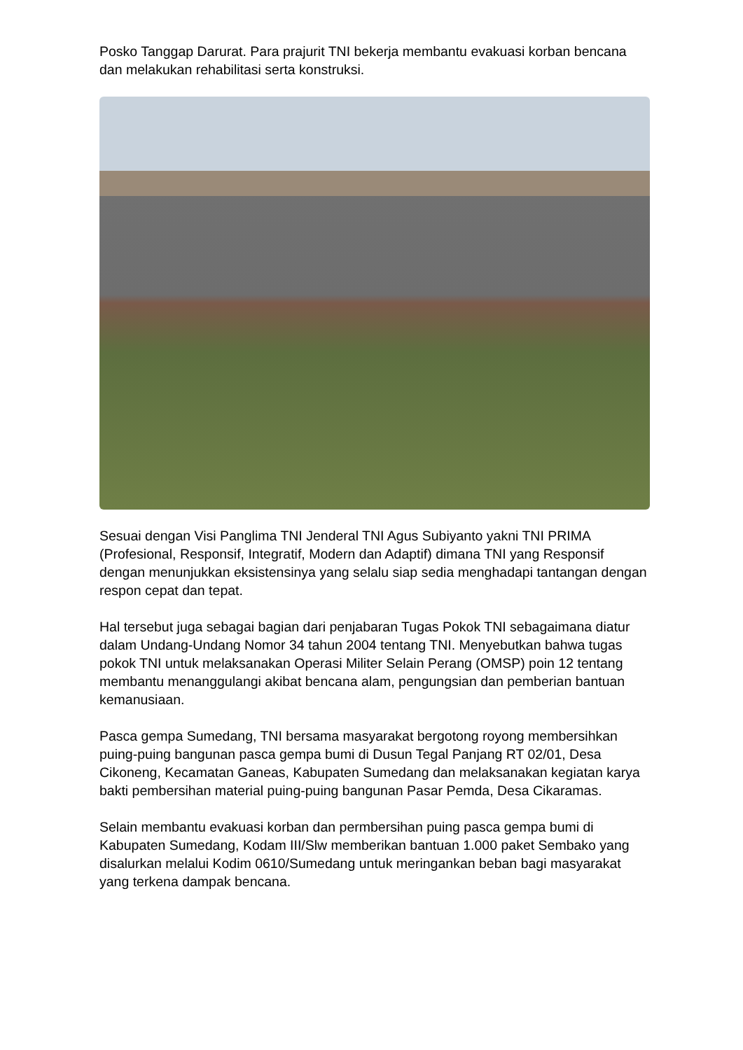Posko Tanggap Darurat. Para prajurit TNI bekerja membantu evakuasi korban bencana dan melakukan rehabilitasi serta konstruksi.
Sesuai dengan Visi Panglima TNI Jenderal TNI Agus Subiyanto yakni TNI PRIMA (Profesional, Responsif, Integratif, Modern dan Adaptif) dimana TNI yang Responsif dengan menunjukkan eksistensinya yang selalu siap sedia menghadapi tantangan dengan respon cepat dan tepat.
Hal tersebut juga sebagai bagian dari penjabaran Tugas Pokok TNI sebagaimana diatur dalam Undang-Undang Nomor 34 tahun 2004 tentang TNI. Menyebutkan bahwa tugas pokok TNI untuk melaksanakan Operasi Militer Selain Perang (OMSP) poin 12 tentang membantu menanggulangi akibat bencana alam, pengungsian dan pemberian bantuan kemanusiaan.
Pasca gempa Sumedang, TNI bersama masyarakat bergotong royong membersihkan puing-puing bangunan pasca gempa bumi di Dusun Tegal Panjang RT 02/01, Desa Cikoneng, Kecamatan Ganeas, Kabupaten Sumedang dan melaksanakan kegiatan karya bakti pembersihan material puing-puing bangunan Pasar Pemda, Desa Cikaramas.
Selain membantu evakuasi korban dan permbersihan puing pasca gempa bumi di Kabupaten Sumedang, Kodam III/Slw memberikan bantuan 1.000 paket Sembako yang disalurkan melalui Kodim 0610/Sumedang untuk meringankan beban bagi masyarakat yang terkena dampak bencana.